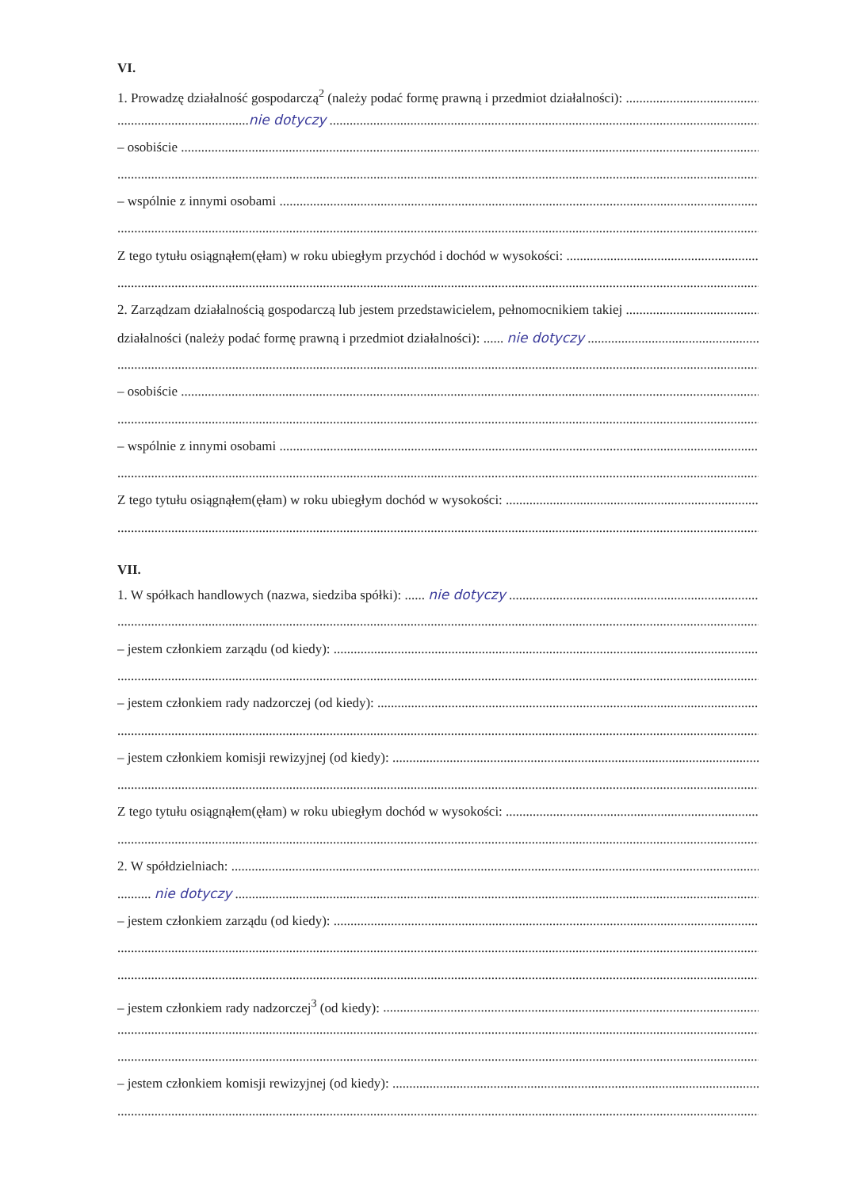VI.
1. Prowadzę działalność gospodarczą<sup>2</sup> (należy podać formę prawną i przedmiot działalności):
.......................................nie dotyczy
– osobiście
– wspólnie z innymi osobami
Z tego tytułu osiągnąłem(ęłam) w roku ubiegłym przychód i dochód w wysokości:
2. Zarządzam działalnością gospodarczą lub jestem przedstawicielem, pełnomocnikiem takiej
działalności (należy podać formę prawną i przedmiot działalności): ...... nie dotyczy
– osobiście
– wspólnie z innymi osobami
Z tego tytułu osiągnąłem(ęłam) w roku ubiegłym dochód w wysokości:
VII.
1. W spółkach handlowych (nazwa, siedziba spółki): ...... nie dotyczy
– jestem członkiem zarządu (od kiedy):
– jestem członkiem rady nadzorczej (od kiedy):
– jestem członkiem komisji rewizyjnej (od kiedy):
Z tego tytułu osiągnąłem(ęłam) w roku ubiegłym dochód w wysokości:
2. W spółdzielniach:
.......... nie dotyczy
– jestem członkiem zarządu (od kiedy):
– jestem członkiem rady nadzorczej<sup>3</sup> (od kiedy):
– jestem członkiem komisji rewizyjnej (od kiedy):